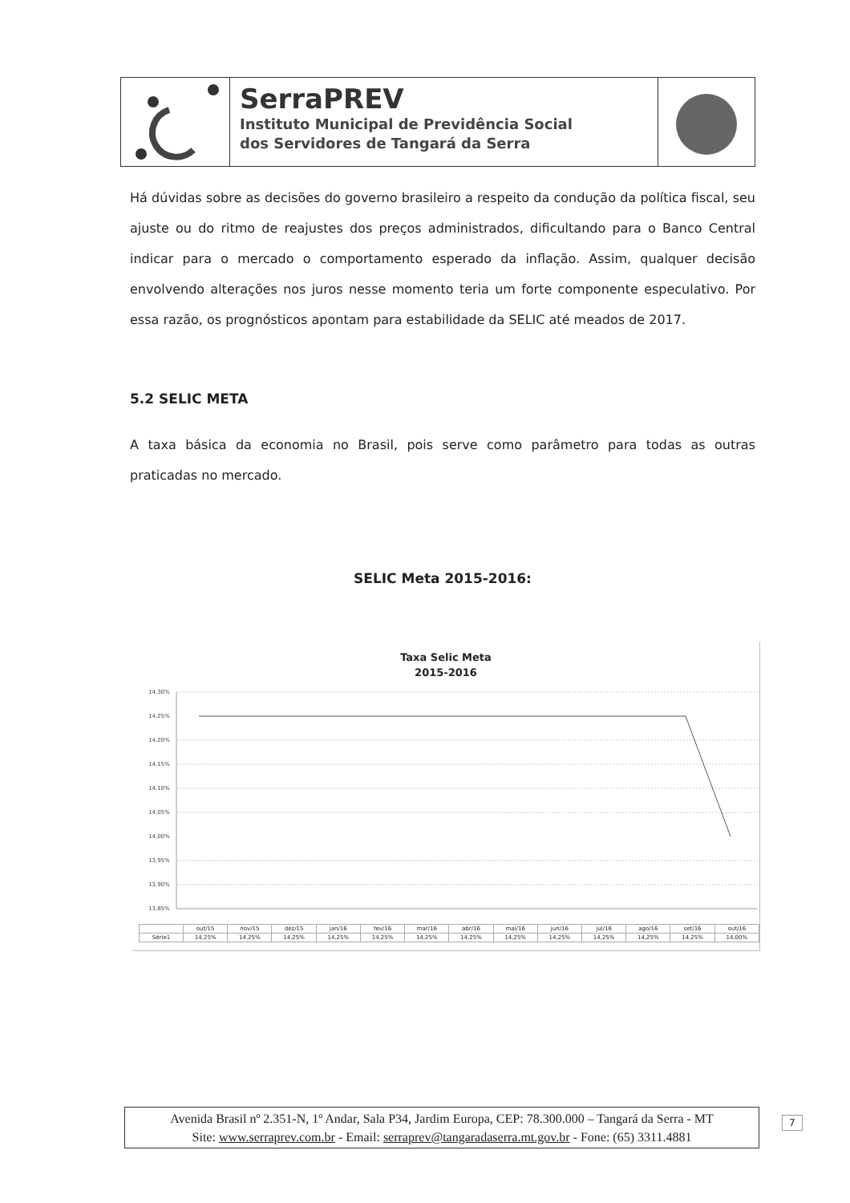SerraPREV
Instituto Municipal de Previdência Social
dos Servidores de Tangará da Serra
Há dúvidas sobre as decisões do governo brasileiro a respeito da condução da política fiscal, seu ajuste ou do ritmo de reajustes dos preços administrados, dificultando para o Banco Central indicar para o mercado o comportamento esperado da inflação. Assim, qualquer decisão envolvendo alterações nos juros nesse momento teria um forte componente especulativo. Por essa razão, os prognósticos apontam para estabilidade da SELIC até meados de 2017.
5.2 SELIC META
A taxa básica da economia no Brasil, pois serve como parâmetro para todas as outras praticadas no mercado.
SELIC Meta 2015-2016:
Taxa Selic Meta
2015-2016
14,30%
14,25%
14,20%
14,15%
14,10%
14,05%
14,00%
13,95%
13,90%
13,85%
| | out/15 | nov/15 | dez/15 | jan/16 | fev/16 | mar/16 | abr/16 | mai/16 | jun/16 | jul/16 | ago/16 | set/16 | out/16 |
| --- | --- | --- | --- | --- | --- | --- | --- | --- | --- | --- | --- | --- | --- |
| Série1 | 14,25% | 14,25% | 14,25% | 14,25% | 14,25% | 14,25% | 14,25% | 14,25% | 14,25% | 14,25% | 14,25% | 14,25% | 14,00% |
Avenida Brasil nº 2.351-N, 1º Andar, Sala P34, Jardim Europa, CEP: 78.300.000 – Tangará da Serra - MT
Site: www.serraprev.com.br - Email: serraprev@tangaradaserra.mt.gov.br - Fone: (65) 3311.4881
7